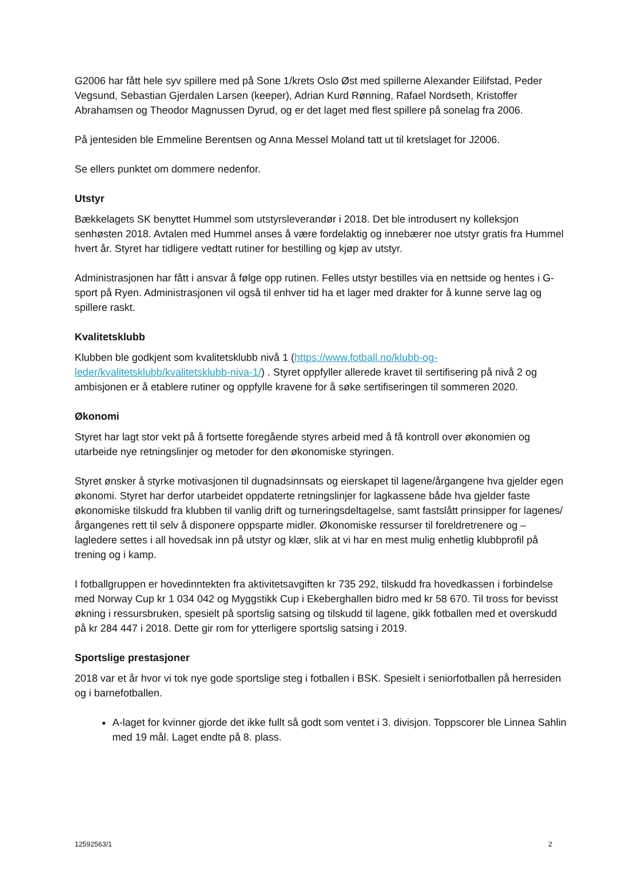G2006 har fått hele syv spillere med på Sone 1/krets Oslo Øst med spillerne Alexander Eilifstad, Peder Vegsund, Sebastian Gjerdalen Larsen (keeper), Adrian Kurd Rønning, Rafael Nordseth, Kristoffer Abrahamsen og Theodor Magnussen Dyrud, og er det laget med flest spillere på sonelag fra 2006.
På jentesiden ble Emmeline Berentsen og Anna Messel Moland tatt ut til kretslaget for J2006.
Se ellers punktet om dommere nedenfor.
Utstyr
Bækkelagets SK benyttet Hummel som utstyrsleverandør i 2018. Det ble introdusert ny kolleksjon senhøsten 2018. Avtalen med Hummel anses å være fordelaktig og innebærer noe utstyr gratis fra Hummel hvert år. Styret har tidligere vedtatt rutiner for bestilling og kjøp av utstyr.
Administrasjonen har fått i ansvar å følge opp rutinen. Felles utstyr bestilles via en nettside og hentes i G-sport på Ryen. Administrasjonen vil også til enhver tid ha et lager med drakter for å kunne serve lag og spillere raskt.
Kvalitetsklubb
Klubben ble godkjent som kvalitetsklubb nivå 1 (https://www.fotball.no/klubb-og-leder/kvalitetsklubb/kvalitetsklubb-niva-1/) . Styret oppfyller allerede kravet til sertifisering på nivå 2 og ambisjonen er å etablere rutiner og oppfylle kravene for å søke sertifiseringen til sommeren 2020.
Økonomi
Styret har lagt stor vekt på å fortsette foregående styres arbeid med å få kontroll over økonomien og utarbeide nye retningslinjer og metoder for den økonomiske styringen.
Styret ønsker å styrke motivasjonen til dugnadsinnsats og eierskapet til lagene/årgangene hva gjelder egen økonomi. Styret har derfor utarbeidet oppdaterte retningslinjer for lagkassene både hva gjelder faste økonomiske tilskudd fra klubben til vanlig drift og turneringsdeltagelse, samt fastslått prinsipper for lagenes/årgangenes rett til selv å disponere oppsparte midler. Økonomiske ressurser til foreldretrenere og –lagledere settes i all hovedsak inn på utstyr og klær, slik at vi har en mest mulig enhetlig klubbprofil på trening og i kamp.
I fotballgruppen er hovedinntekten fra aktivitetsavgiften kr 735 292, tilskudd fra hovedkassen i forbindelse med Norway Cup kr 1 034 042 og Myggstikk Cup i Ekeberghallen bidro med kr 58 670. Til tross for bevisst økning i ressursbruken, spesielt på sportslig satsing og tilskudd til lagene, gikk fotballen med et overskudd på kr 284 447 i 2018. Dette gir rom for ytterligere sportslig satsing i 2019.
Sportslige prestasjoner
2018 var et år hvor vi tok nye gode sportslige steg i fotballen i BSK. Spesielt i seniorfotballen på herresiden og i barnefotballen.
A-laget for kvinner gjorde det ikke fullt så godt som ventet i 3. divisjon. Toppscorer ble Linnea Sahlin med 19 mål. Laget endte på 8. plass.
12592563/1 2